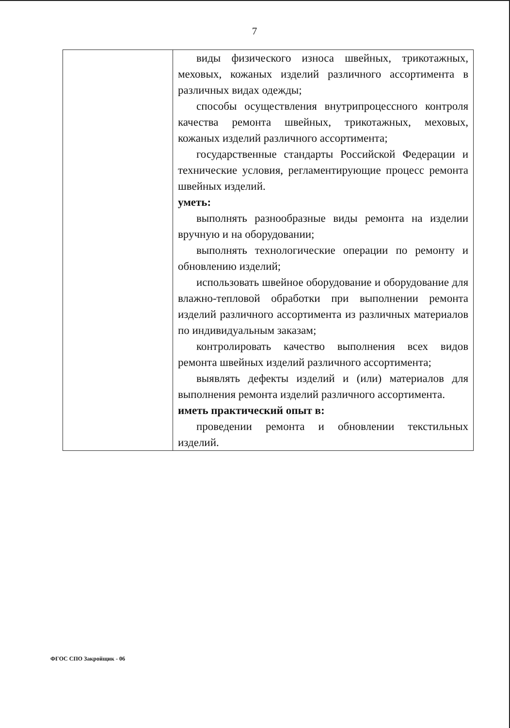7
| | виды физического износа швейных, трикотажных, меховых, кожаных изделий различного ассортимента в различных видах одежды; способы осуществления внутрипроцессного контроля качества ремонта швейных, трикотажных, меховых, кожаных изделий различного ассортимента; государственные стандарты Российской Федерации и технические условия, регламентирующие процесс ремонта швейных изделий. уметь: выполнять разнообразные виды ремонта на изделии вручную и на оборудовании; выполнять технологические операции по ремонту и обновлению изделий; использовать швейное оборудование и оборудование для влажно-тепловой обработки при выполнении ремонта изделий различного ассортимента из различных материалов по индивидуальным заказам; контролировать качество выполнения всех видов ремонта швейных изделий различного ассортимента; выявлять дефекты изделий и (или) материалов для выполнения ремонта изделий различного ассортимента. иметь практический опыт в: проведении ремонта и обновлении текстильных изделий. |
ФГОС СПО Закройщик - 06